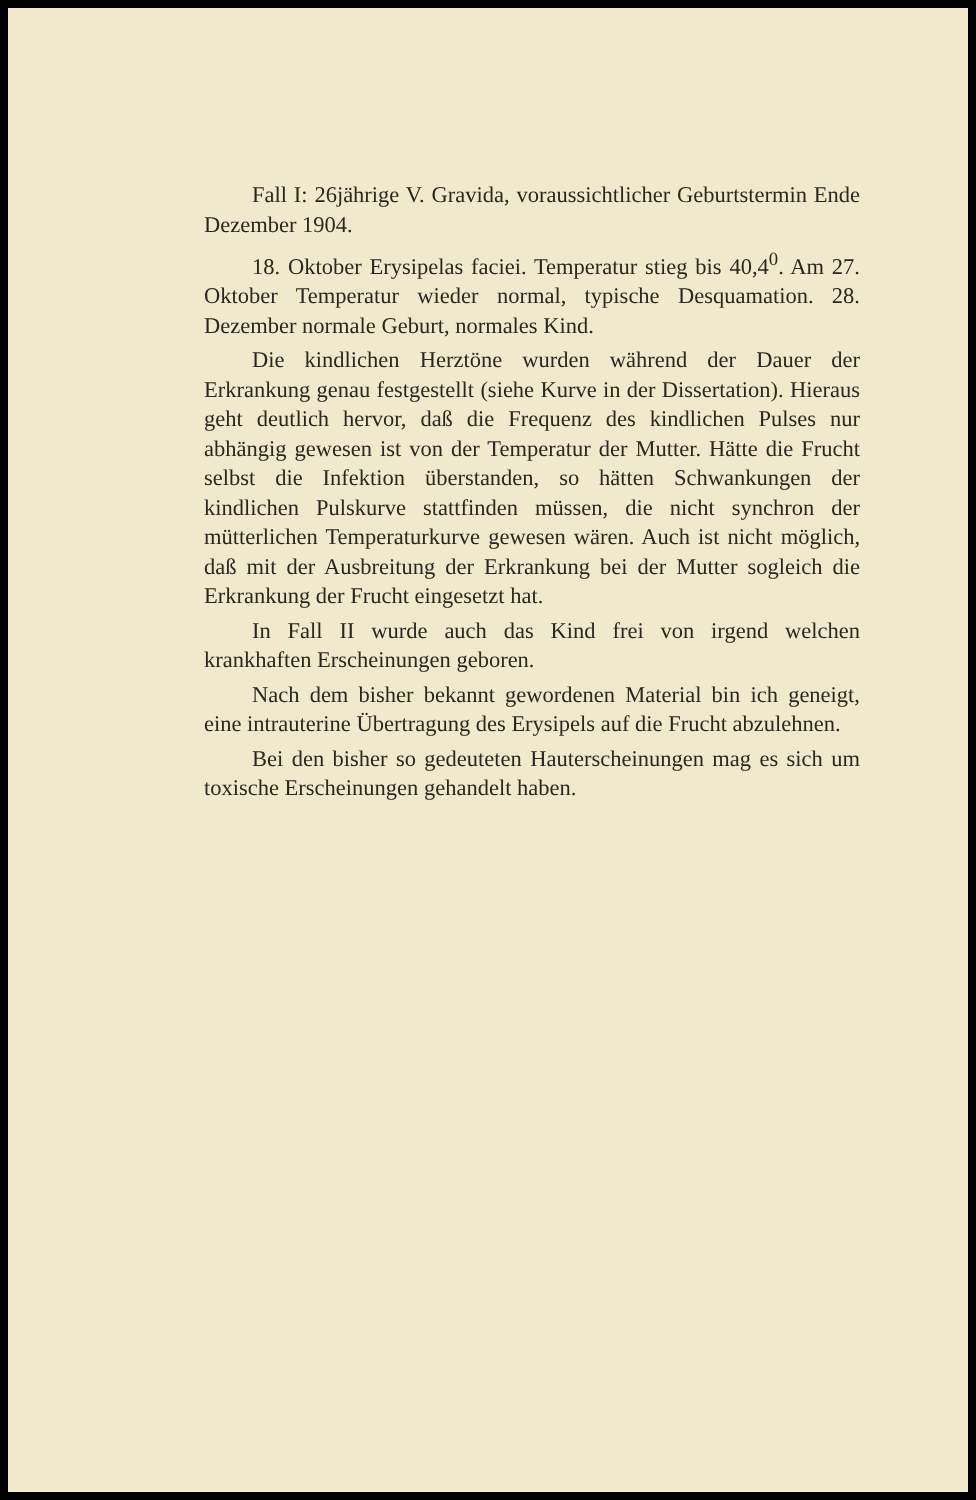Fall I: 26jährige V. Gravida, voraussichtlicher Geburtstermin Ende Dezember 1904.
18. Oktober Erysipelas faciei. Temperatur stieg bis 40,4<sup>0</sup>. Am 27. Oktober Temperatur wieder normal, typische Desquamation. 28. Dezember normale Geburt, normales Kind.
Die kindlichen Herztöne wurden während der Dauer der Erkrankung genau festgestellt (siehe Kurve in der Dissertation). Hieraus geht deutlich hervor, daß die Frequenz des kindlichen Pulses nur abhängig gewesen ist von der Temperatur der Mutter. Hätte die Frucht selbst die Infektion überstanden, so hätten Schwankungen der kindlichen Pulskurve stattfinden müssen, die nicht synchron der mütterlichen Temperaturkurve gewesen wären. Auch ist nicht möglich, daß mit der Ausbreitung der Erkrankung bei der Mutter sogleich die Erkrankung der Frucht eingesetzt hat.
In Fall II wurde auch das Kind frei von irgend welchen krankhaften Erscheinungen geboren.
Nach dem bisher bekannt gewordenen Material bin ich geneigt, eine intrauterine Übertragung des Erysipels auf die Frucht abzulehnen.
Bei den bisher so gedeuteten Hauterscheinungen mag es sich um toxische Erscheinungen gehandelt haben.